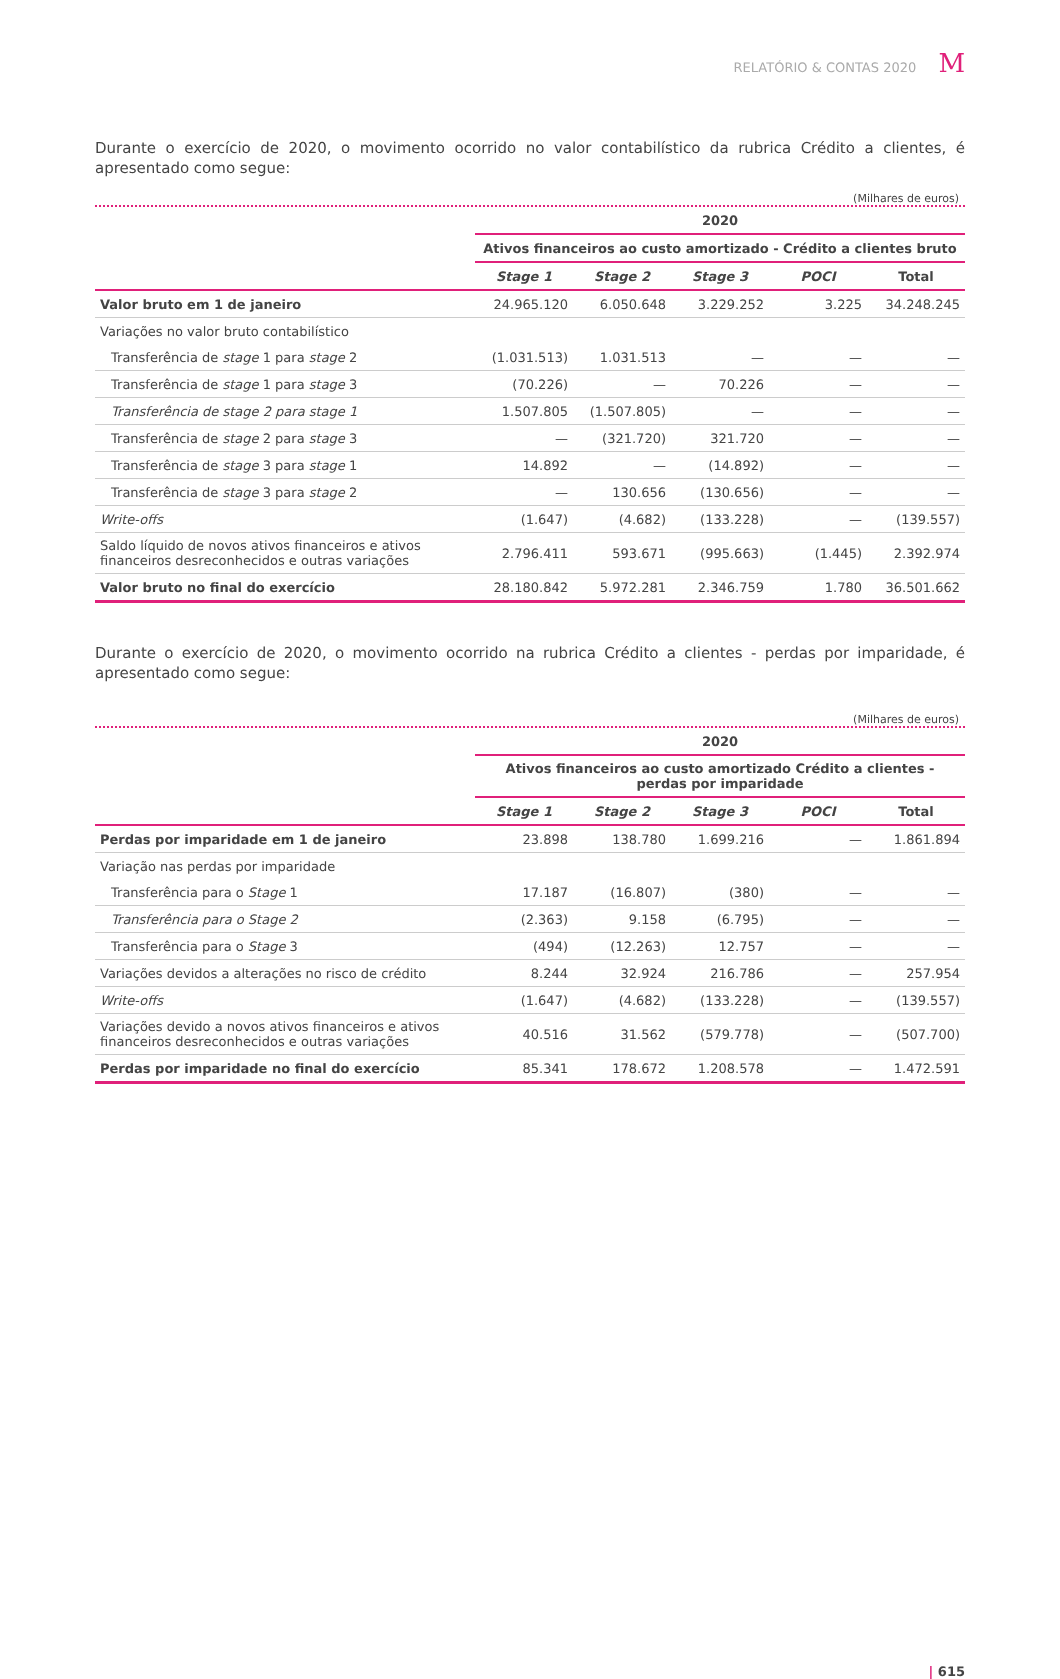RELATÓRIO & CONTAS 2020 M
Durante o exercício de 2020, o movimento ocorrido no valor contabilístico da rubrica Crédito a clientes, é apresentado como segue:
(Milhares de euros)
| | 2020 | | | | |
| --- | --- | --- | --- | --- | --- |
| | Ativos financeiros ao custo amortizado - Crédito a clientes bruto | | | | |
| | Stage 1 | Stage 2 | Stage 3 | POCI | Total |
| Valor bruto em 1 de janeiro | 24.965.120 | 6.050.648 | 3.229.252 | 3.225 | 34.248.245 |
| Variações no valor bruto contabilístico | | | | | |
| Transferência de stage 1 para stage 2 | (1.031.513) | 1.031.513 | — | — | — |
| Transferência de stage 1 para stage 3 | (70.226) | — | 70.226 | — | — |
| Transferência de stage 2 para stage 1 | 1.507.805 | (1.507.805) | — | — | — |
| Transferência de stage 2 para stage 3 | — | (321.720) | 321.720 | — | — |
| Transferência de stage 3 para stage 1 | 14.892 | — | (14.892) | — | — |
| Transferência de stage 3 para stage 2 | — | 130.656 | (130.656) | — | — |
| Write-offs | (1.647) | (4.682) | (133.228) | — | (139.557) |
| Saldo líquido de novos ativos financeiros e ativos financeiros desreconhecidos e outras variações | 2.796.411 | 593.671 | (995.663) | (1.445) | 2.392.974 |
| Valor bruto no final do exercício | 28.180.842 | 5.972.281 | 2.346.759 | 1.780 | 36.501.662 |
Durante o exercício de 2020, o movimento ocorrido na rubrica Crédito a clientes - perdas por imparidade, é apresentado como segue:
(Milhares de euros)
| | 2020 | | | | |
| --- | --- | --- | --- | --- | --- |
| | Ativos financeiros ao custo amortizado Crédito a clientes - perdas por imparidade | | | | |
| | Stage 1 | Stage 2 | Stage 3 | POCI | Total |
| Perdas por imparidade em 1 de janeiro | 23.898 | 138.780 | 1.699.216 | — | 1.861.894 |
| Variação nas perdas por imparidade | | | | | |
| Transferência para o Stage 1 | 17.187 | (16.807) | (380) | — | — |
| Transferência para o Stage 2 | (2.363) | 9.158 | (6.795) | — | — |
| Transferência para o Stage 3 | (494) | (12.263) | 12.757 | — | — |
| Variações devidos a alterações no risco de crédito | 8.244 | 32.924 | 216.786 | — | 257.954 |
| Write-offs | (1.647) | (4.682) | (133.228) | — | (139.557) |
| Variações devido a novos ativos financeiros e ativos financeiros desreconhecidos e outras variações | 40.516 | 31.562 | (579.778) | — | (507.700) |
| Perdas por imparidade no final do exercício | 85.341 | 178.672 | 1.208.578 | — | 1.472.591 |
| 615